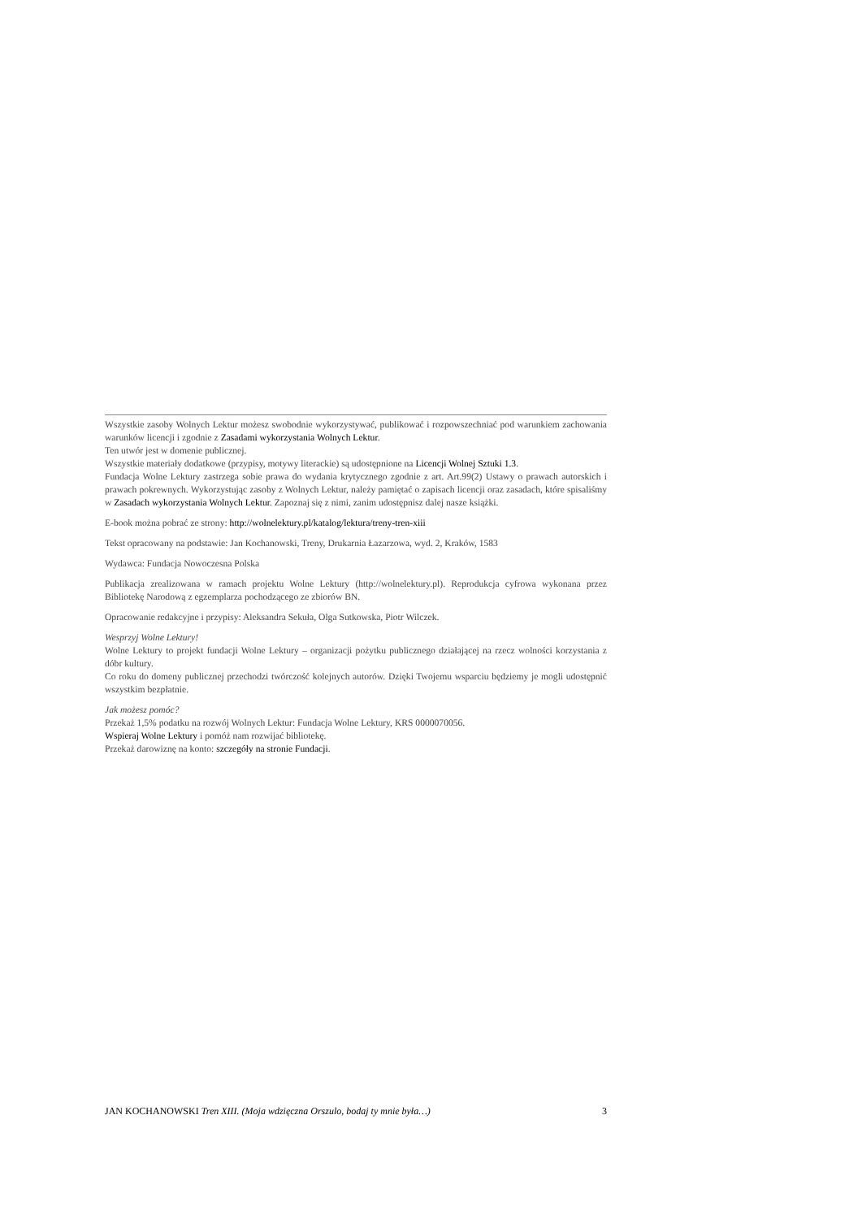Wszystkie zasoby Wolnych Lektur możesz swobodnie wykorzystywać, publikować i rozpowszechniać pod warunkiem zachowania warunków licencji i zgodnie z Zasadami wykorzystania Wolnych Lektur.
Ten utwór jest w domenie publicznej.
Wszystkie materiały dodatkowe (przypisy, motywy literackie) są udostępnione na Licencji Wolnej Sztuki 1.3.
Fundacja Wolne Lektury zastrzega sobie prawa do wydania krytycznego zgodnie z art. Art.99(2) Ustawy o prawach autorskich i prawach pokrewnych. Wykorzystując zasoby z Wolnych Lektur, należy pamiętać o zapisach licencji oraz zasadach, które spisaliśmy w Zasadach wykorzystania Wolnych Lektur. Zapoznaj się z nimi, zanim udostępnisz dalej nasze książki.
E-book można pobrać ze strony: http://wolnelektury.pl/katalog/lektura/treny-tren-xiii
Tekst opracowany na podstawie: Jan Kochanowski, Treny, Drukarnia Łazarzowa, wyd. 2, Kraków, 1583
Wydawca: Fundacja Nowoczesna Polska
Publikacja zrealizowana w ramach projektu Wolne Lektury (http://wolnelektury.pl). Reprodukcja cyfrowa wykonana przez Bibliotekę Narodową z egzemplarza pochodzącego ze zbiorów BN.
Opracowanie redakcyjne i przypisy: Aleksandra Sekuła, Olga Sutkowska, Piotr Wilczek.
Wesprzyj Wolne Lektury!
Wolne Lektury to projekt fundacji Wolne Lektury – organizacji pożytku publicznego działającej na rzecz wolności korzystania z dóbr kultury.
Co roku do domeny publicznej przechodzi twórczość kolejnych autorów. Dzięki Twojemu wsparciu będziemy je mogli udostępnić wszystkim bezpłatnie.
Jak możesz pomóc?
Przekaż 1,5% podatku na rozwój Wolnych Lektur: Fundacja Wolne Lektury, KRS 0000070056.
Wspieraj Wolne Lektury i pomóż nam rozwijać bibliotekę.
Przekaż darowiznę na konto: szczegóły na stronie Fundacji.
JAN KOCHANOWSKI Tren XIII. (Moja wdzięczna Orszulo, bodaj ty mnie była…) 3